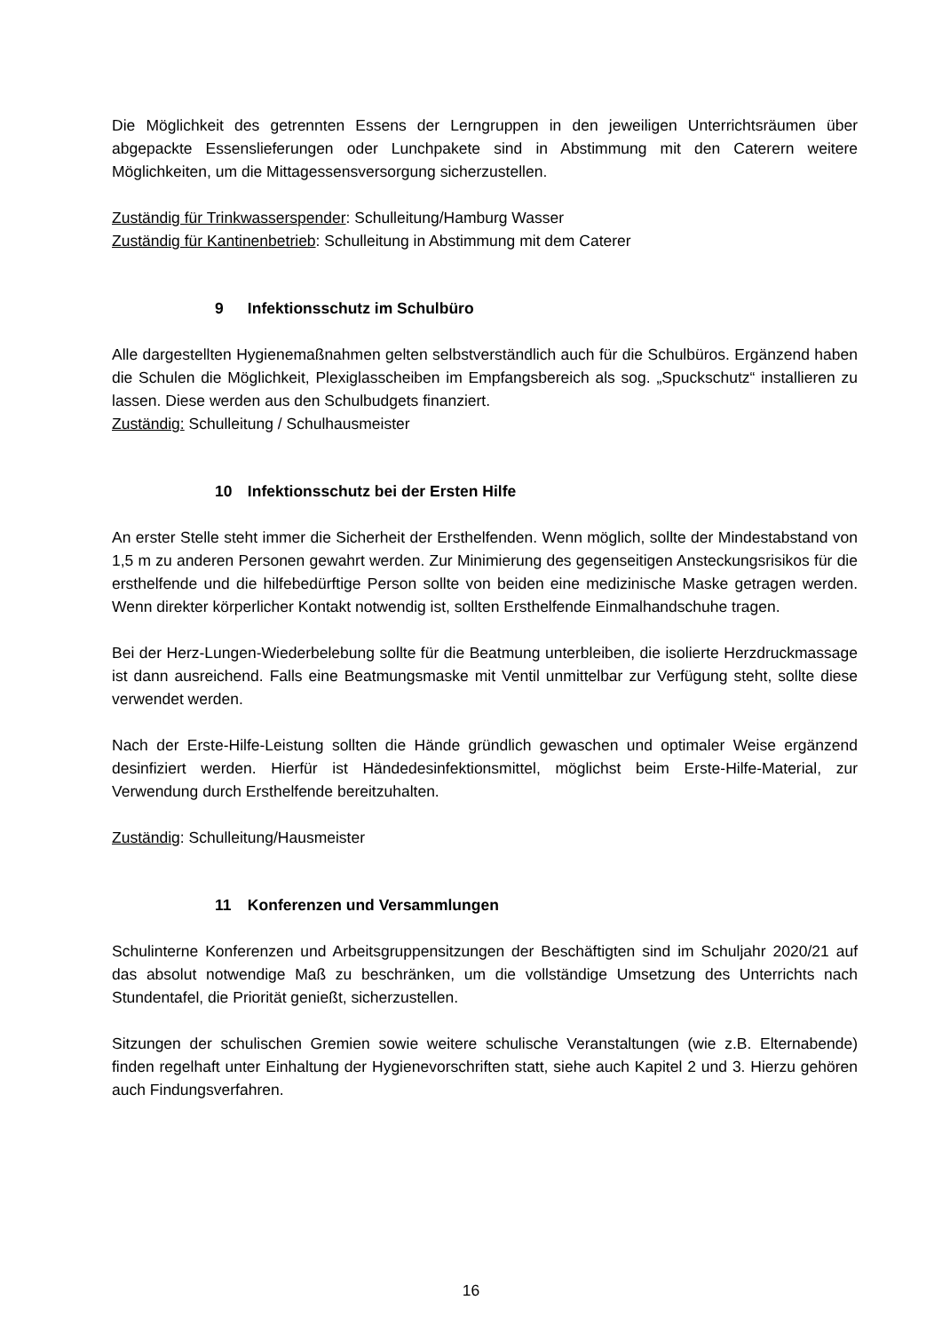Die Möglichkeit des getrennten Essens der Lerngruppen in den jeweiligen Unterrichtsräumen über abgepackte Essenslieferungen oder Lunchpakete sind in Abstimmung mit den Caterern weitere Möglichkeiten, um die Mittagessensversorgung sicherzustellen.
Zuständig für Trinkwasserspender: Schulleitung/Hamburg Wasser
Zuständig für Kantinenbetrieb: Schulleitung in Abstimmung mit dem Caterer
9 Infektionsschutz im Schulbüro
Alle dargestellten Hygienemaßnahmen gelten selbstverständlich auch für die Schulbüros. Ergänzend haben die Schulen die Möglichkeit, Plexiglasscheiben im Empfangsbereich als sog. „Spuckschutz“ installieren zu lassen. Diese werden aus den Schulbudgets finanziert.
Zuständig: Schulleitung / Schulhausmeister
10 Infektionsschutz bei der Ersten Hilfe
An erster Stelle steht immer die Sicherheit der Ersthelfenden. Wenn möglich, sollte der Mindestabstand von 1,5 m zu anderen Personen gewahrt werden. Zur Minimierung des gegenseitigen Ansteckungsrisikos für die ersthelfende und die hilfebedürftige Person sollte von beiden eine medizinische Maske getragen werden. Wenn direkter körperlicher Kontakt notwendig ist, sollten Ersthelfende Einmalhandschuhe tragen.
Bei der Herz-Lungen-Wiederbelebung sollte für die Beatmung unterbleiben, die isolierte Herzdruckmassage ist dann ausreichend. Falls eine Beatmungsmaske mit Ventil unmittelbar zur Verfügung steht, sollte diese verwendet werden.
Nach der Erste-Hilfe-Leistung sollten die Hände gründlich gewaschen und optimaler Weise ergänzend desinfiziert werden. Hierfür ist Händedesinfektionsmittel, möglichst beim Erste-Hilfe-Material, zur Verwendung durch Ersthelfende bereitzuhalten.
Zuständig: Schulleitung/Hausmeister
11 Konferenzen und Versammlungen
Schulinterne Konferenzen und Arbeitsgruppensitzungen der Beschäftigten sind im Schuljahr 2020/21 auf das absolut notwendige Maß zu beschränken, um die vollständige Umsetzung des Unterrichts nach Stundentafel, die Priorität genießt, sicherzustellen.
Sitzungen der schulischen Gremien sowie weitere schulische Veranstaltungen (wie z.B. Elternabende) finden regelhaft unter Einhaltung der Hygienevorschriften statt, siehe auch Kapitel 2 und 3. Hierzu gehören auch Findungsverfahren.
16